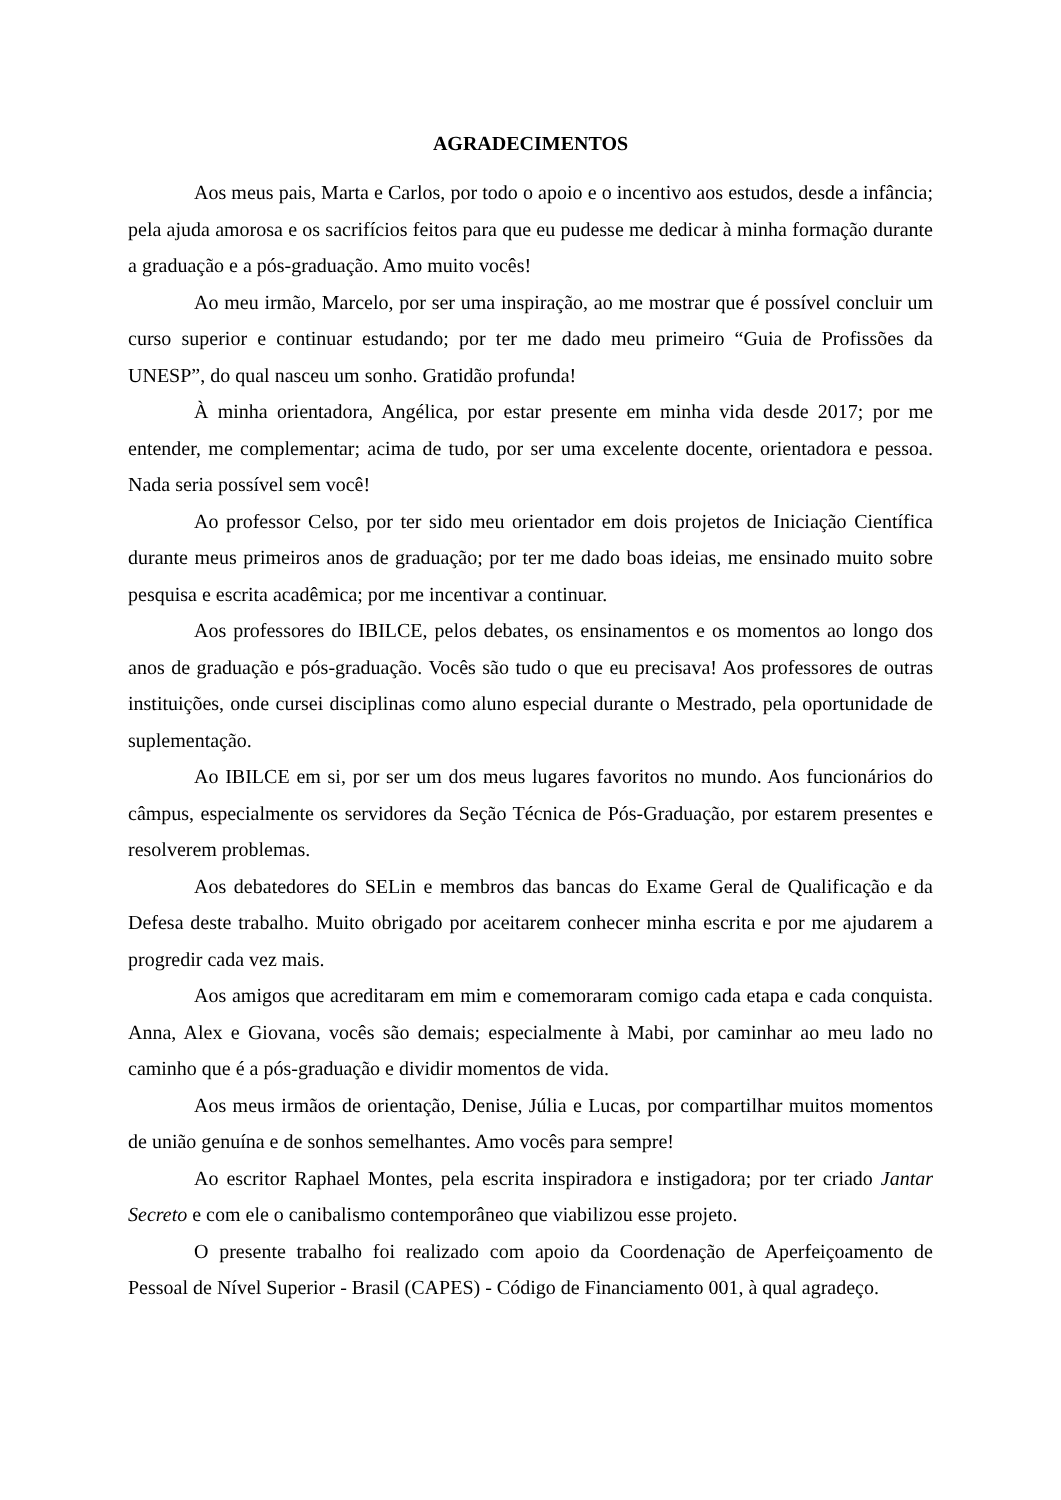AGRADECIMENTOS
Aos meus pais, Marta e Carlos, por todo o apoio e o incentivo aos estudos, desde a infância; pela ajuda amorosa e os sacrifícios feitos para que eu pudesse me dedicar à minha formação durante a graduação e a pós-graduação. Amo muito vocês!
Ao meu irmão, Marcelo, por ser uma inspiração, ao me mostrar que é possível concluir um curso superior e continuar estudando; por ter me dado meu primeiro “Guia de Profissões da UNESP”, do qual nasceu um sonho. Gratidão profunda!
À minha orientadora, Angélica, por estar presente em minha vida desde 2017; por me entender, me complementar; acima de tudo, por ser uma excelente docente, orientadora e pessoa. Nada seria possível sem você!
Ao professor Celso, por ter sido meu orientador em dois projetos de Iniciação Científica durante meus primeiros anos de graduação; por ter me dado boas ideias, me ensinado muito sobre pesquisa e escrita acadêmica; por me incentivar a continuar.
Aos professores do IBILCE, pelos debates, os ensinamentos e os momentos ao longo dos anos de graduação e pós-graduação. Vocês são tudo o que eu precisava! Aos professores de outras instituições, onde cursei disciplinas como aluno especial durante o Mestrado, pela oportunidade de suplementação.
Ao IBILCE em si, por ser um dos meus lugares favoritos no mundo. Aos funcionários do câmpus, especialmente os servidores da Seção Técnica de Pós-Graduação, por estarem presentes e resolverem problemas.
Aos debatedores do SELin e membros das bancas do Exame Geral de Qualificação e da Defesa deste trabalho. Muito obrigado por aceitarem conhecer minha escrita e por me ajudarem a progredir cada vez mais.
Aos amigos que acreditaram em mim e comemoraram comigo cada etapa e cada conquista. Anna, Alex e Giovana, vocês são demais; especialmente à Mabi, por caminhar ao meu lado no caminho que é a pós-graduação e dividir momentos de vida.
Aos meus irmãos de orientação, Denise, Júlia e Lucas, por compartilhar muitos momentos de união genuína e de sonhos semelhantes. Amo vocês para sempre!
Ao escritor Raphael Montes, pela escrita inspiradora e instigadora; por ter criado Jantar Secreto e com ele o canibalismo contemporâneo que viabilizou esse projeto.
O presente trabalho foi realizado com apoio da Coordenação de Aperfeiçoamento de Pessoal de Nível Superior - Brasil (CAPES) - Código de Financiamento 001, à qual agradeço.